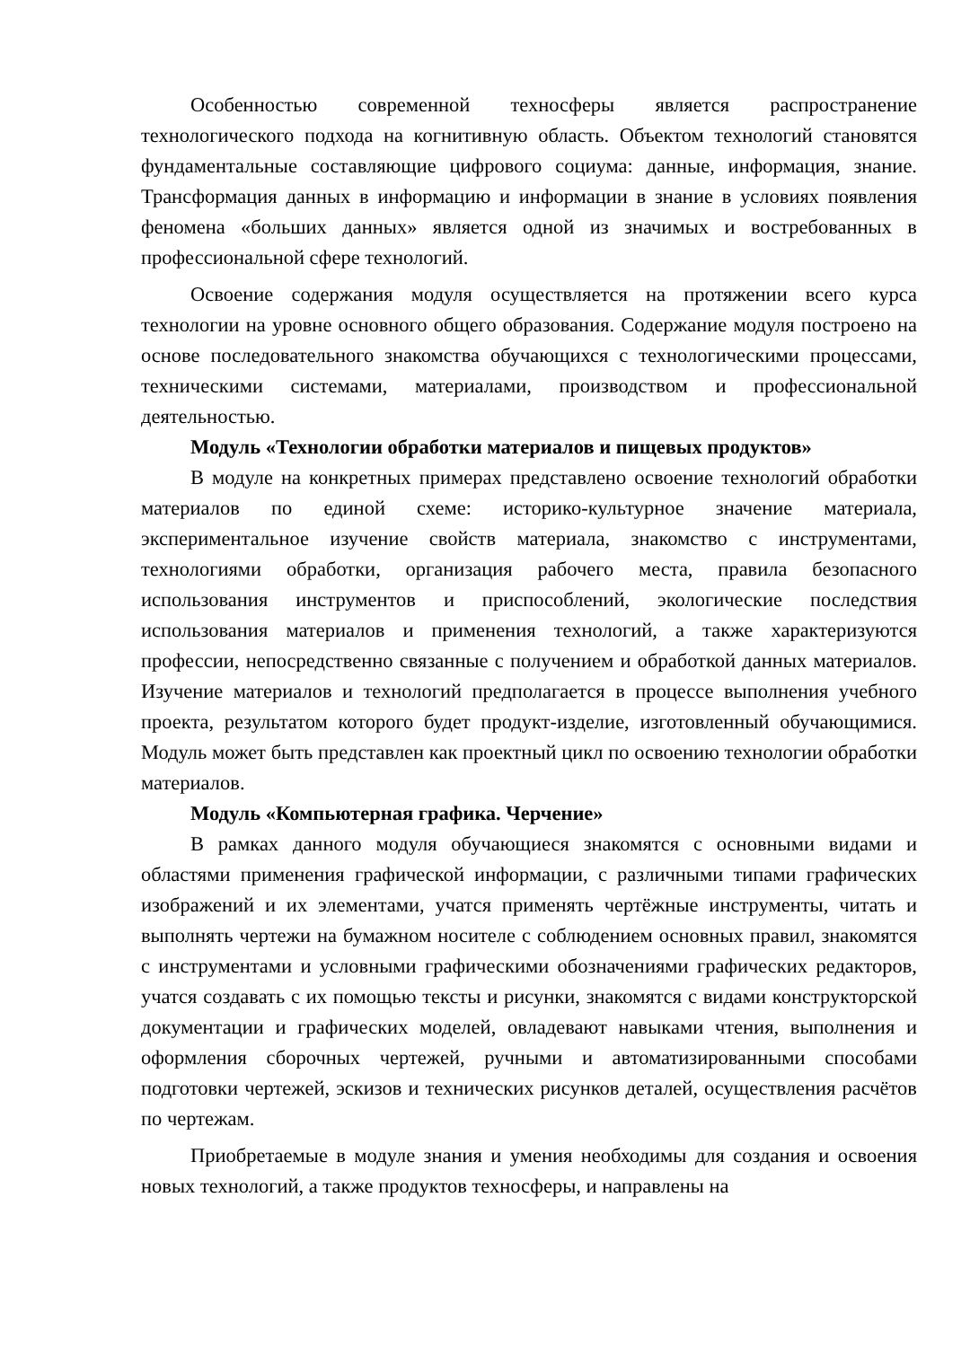Особенностью современной техносферы является распространение технологического подхода на когнитивную область. Объектом технологий становятся фундаментальные составляющие цифрового социума: данные, информация, знание. Трансформация данных в информацию и информации в знание в условиях появления феномена «больших данных» является одной из значимых и востребованных в профессиональной сфере технологий.
Освоение содержания модуля осуществляется на протяжении всего курса технологии на уровне основного общего образования. Содержание модуля построено на основе последовательного знакомства обучающихся с технологическими процессами, техническими системами, материалами, производством и профессиональной деятельностью.
Модуль «Технологии обработки материалов и пищевых продуктов»
В модуле на конкретных примерах представлено освоение технологий обработки материалов по единой схеме: историко-культурное значение материала, экспериментальное изучение свойств материала, знакомство с инструментами, технологиями обработки, организация рабочего места, правила безопасного использования инструментов и приспособлений, экологические последствия использования материалов и применения технологий, а также характеризуются профессии, непосредственно связанные с получением и обработкой данных материалов. Изучение материалов и технологий предполагается в процессе выполнения учебного проекта, результатом которого будет продукт-изделие, изготовленный обучающимися. Модуль может быть представлен как проектный цикл по освоению технологии обработки материалов.
Модуль «Компьютерная графика. Черчение»
В рамках данного модуля обучающиеся знакомятся с основными видами и областями применения графической информации, с различными типами графических изображений и их элементами, учатся применять чертёжные инструменты, читать и выполнять чертежи на бумажном носителе с соблюдением основных правил, знакомятся с инструментами и условными графическими обозначениями графических редакторов, учатся создавать с их помощью тексты и рисунки, знакомятся с видами конструкторской документации и графических моделей, овладевают навыками чтения, выполнения и оформления сборочных чертежей, ручными и автоматизированными способами подготовки чертежей, эскизов и технических рисунков деталей, осуществления расчётов по чертежам.
Приобретаемые в модуле знания и умения необходимы для создания и освоения новых технологий, а также продуктов техносферы, и направлены на